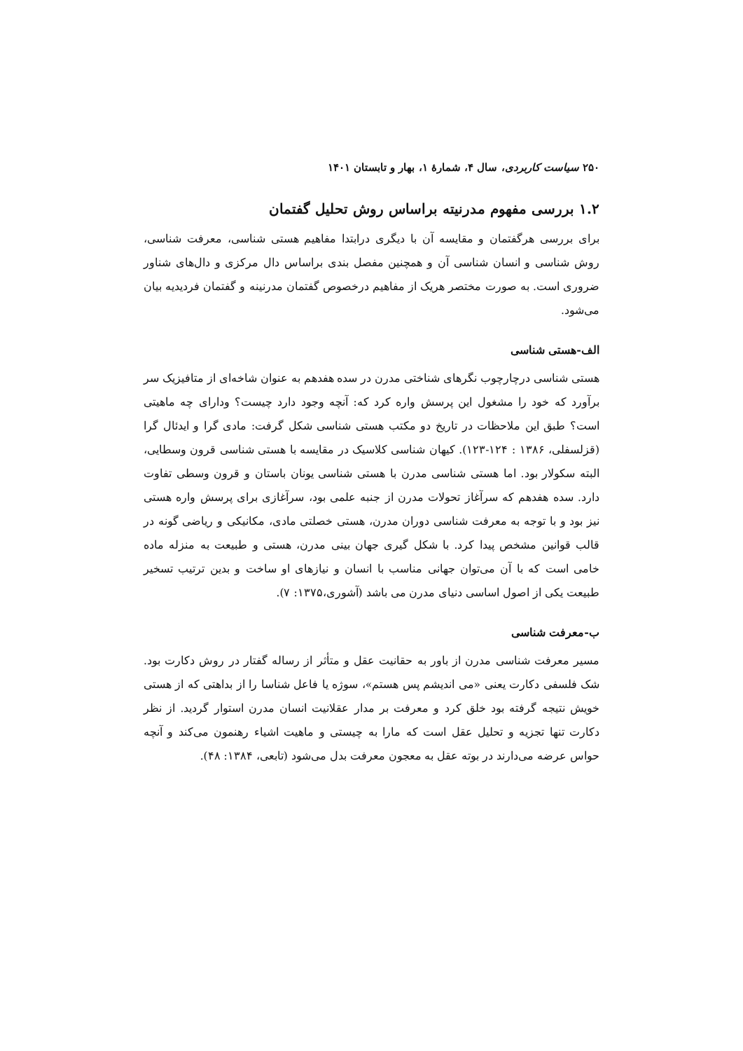۲۵۰ سیاست کاربردی، سال ۴، شمارهٔ ۱، بهار و تابستان ۱۴۰۱
۱.۲ بررسی مفهوم مدرنیته براساس روش تحلیل گفتمان
برای بررسی هرگفتمان و مقایسه آن با دیگری درابتدا مفاهیم هستی شناسی، معرفت شناسی، روش شناسی و انسان شناسی آن و همچنین مفصل بندی براساس دال مرکزی و دال‌های شناور ضروری است. به صورت مختصر هریک از مفاهیم درخصوص گفتمان مدرنینه و گفتمان فردیدیه بیان می‌شود.
الف-هستی شناسی
هستی شناسی درچارچوب نگرهای شناختی مدرن در سده هفدهم به عنوان شاخه‌ای از متافیزیک سر برآورد که خود را مشغول این پرسش واره کرد که: آنچه وجود دارد چیست؟ ودارای چه ماهیتی است؟ طبق این ملاحظات در تاریخ دو مکتب هستی شناسی شکل گرفت: مادی گرا و ایدئال گرا (قزلسفلی، ۱۳۸۶ : ۱۲۴-۱۲۳). کیهان شناسی کلاسیک در مقایسه با هستی شناسی قرون وسطایی، البته سکولار بود. اما هستی شناسی مدرن با هستی شناسی یونان باستان و قرون وسطی تفاوت دارد. سده هفدهم که سرآغاز تحولات مدرن از جنبه علمی بود، سرآغازی برای پرسش واره هستی نیز بود و با توجه به معرفت شناسی دوران مدرن، هستی خصلتی مادی، مکانیکی و ریاضی گونه در قالب قوانین مشخص پیدا کرد. با شکل گیری جهان بینی مدرن، هستی و طبیعت به منزله ماده خامی است که با آن می‌توان جهانی مناسب با انسان و نیازهای او ساخت و بدین ترتیب تسخیر طبیعت یکی از اصول اساسی دنیای مدرن می باشد (آشوری،۱۳۷۵: ۷).
ب-معرفت شناسی
مسیر معرفت شناسی مدرن از باور به حقانیت عقل و متأثر از رساله گفتار در روش دکارت بود. شک فلسفی دکارت یعنی «می اندیشم پس هستم»، سوژه یا فاعل شناسا را از بداهتی که از هستی خویش نتیجه گرفته بود خلق کرد و معرفت بر مدار عقلانیت انسان مدرن استوار گردید. از نظر دکارت تنها تجزیه و تحلیل عقل است که مارا به چیستی و ماهیت اشیاء رهنمون می‌کند و آنچه حواس عرضه می‌دارند در بوته عقل به معجون معرفت بدل می‌شود (تابعی، ۱۳۸۴: ۴۸).